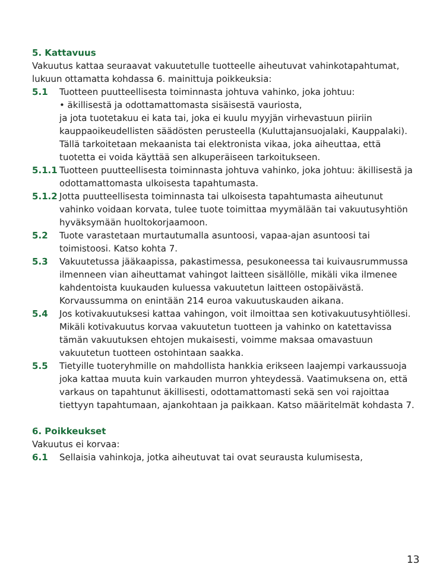5. Kattavuus
Vakuutus kattaa seuraavat vakuutetulle tuotteelle aiheutuvat vahinkotapahtumat, lukuun ottamatta kohdassa 6. mainittuja poikkeuksia:
5.1 Tuotteen puutteellisesta toiminnasta johtuva vahinko, joka johtuu:
• äkillisestä ja odottamattomasta sisäisestä vauriosta,
ja jota tuotetakuu ei kata tai, joka ei kuulu myyjän virhevastuun piiriin kauppaoikeudellisten säädösten perusteella (Kuluttajansuojalaki, Kauppalaki). Tällä tarkoitetaan mekaanista tai elektronista vikaa, joka aiheuttaa, että tuotetta ei voida käyttää sen alkuperäiseen tarkoitukseen.
5.1.1 Tuotteen puutteellisesta toiminnasta johtuva vahinko, joka johtuu: äkillisestä ja odottamattomasta ulkoisesta tapahtumasta.
5.1.2 Jotta puutteellisesta toiminnasta tai ulkoisesta tapahtumasta aiheutunut vahinko voidaan korvata, tulee tuote toimittaa myymälään tai vakuutusyhtiön hyväksymään huoltokorjaamoon.
5.2 Tuote varastetaan murtautumalla asuntoosi, vapaa-ajan asuntoosi tai toimistoosi. Katso kohta 7.
5.3 Vakuutetussa jääkaapissa, pakastimessa, pesukoneessa tai kuivausrummussa ilmenneen vian aiheuttamat vahingot laitteen sisällölle, mikäli vika ilmenee kahdentoista kuukauden kuluessa vakuutetun laitteen ostopäivästä. Korvaussumma on enintään 214 euroa vakuutuskauden aikana.
5.4 Jos kotivakuutuksesi kattaa vahingon, voit ilmoittaa sen kotivakuutusyhtiöllesi. Mikäli kotivakuutus korvaa vakuutetun tuotteen ja vahinko on katettavissa tämän vakuutuksen ehtojen mukaisesti, voimme maksaa omavastuun vakuutetun tuotteen ostohintaan saakka.
5.5 Tietyille tuoteryhmille on mahdollista hankkia erikseen laajempi varkaussuoja joka kattaa muuta kuin varkauden murron yhteydessä. Vaatimuksena on, että varkaus on tapahtunut äkillisesti, odottamattomasti sekä sen voi rajoittaa tiettyyn tapahtumaan, ajankohtaan ja paikkaan. Katso määritelmät kohdasta 7.
6. Poikkeukset
Vakuutus ei korvaa:
6.1 Sellaisia vahinkoja, jotka aiheutuvat tai ovat seurausta kulumisesta,
13